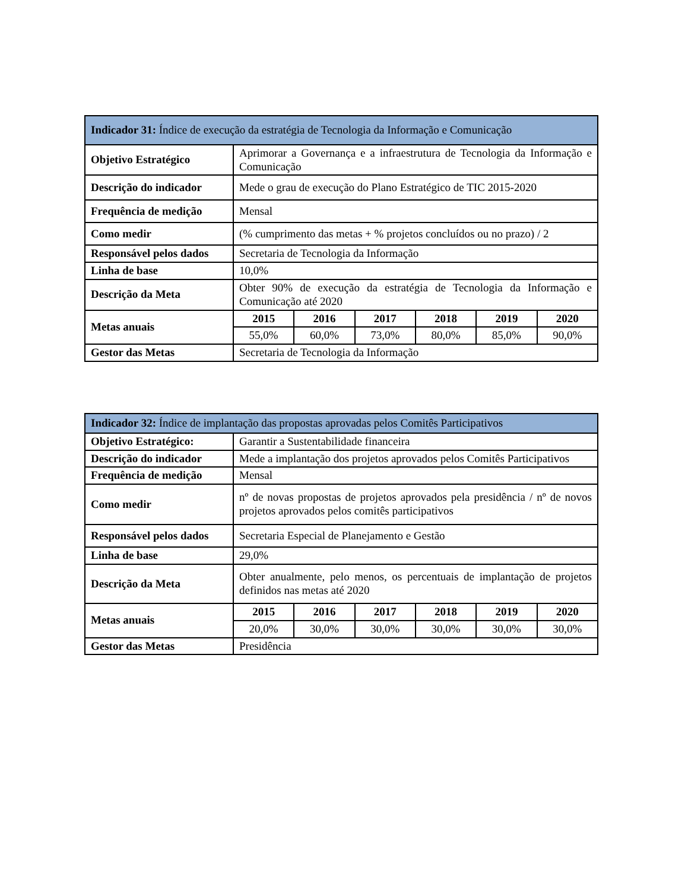| Indicador 31: Índice de execução da estratégia de Tecnologia da Informação e Comunicação | | | | | | |
| --- | --- | --- | --- | --- | --- | --- |
| Objetivo Estratégico | Aprimorar a Governança e a infraestrutura de Tecnologia da Informação e Comunicação | | | | | |
| Descrição do indicador | Mede o grau de execução do Plano Estratégico de TIC 2015-2020 | | | | | |
| Frequência de medição | Mensal | | | | | |
| Como medir | (% cumprimento das metas + % projetos concluídos ou no prazo) / 2 | | | | | |
| Responsável pelos dados | Secretaria de Tecnologia da Informação | | | | | |
| Linha de base | 10,0% | | | | | |
| Descrição da Meta | Obter 90% de execução da estratégia de Tecnologia da Informação e Comunicação até 2020 | | | | | |
| Metas anuais | 2015 | 2016 | 2017 | 2018 | 2019 | 2020 |
| | 55,0% | 60,0% | 73,0% | 80,0% | 85,0% | 90,0% |
| Gestor das Metas | Secretaria de Tecnologia da Informação | | | | | |
| Indicador 32: Índice de implantação das propostas aprovadas pelos Comitês Participativos | | | | | | |
| --- | --- | --- | --- | --- | --- | --- |
| Objetivo Estratégico: | Garantir a Sustentabilidade financeira | | | | | |
| Descrição do indicador | Mede a implantação dos projetos aprovados pelos Comitês Participativos | | | | | |
| Frequência de medição | Mensal | | | | | |
| Como medir | nº de novas propostas de projetos aprovados pela presidência / nº de novos projetos aprovados pelos comitês participativos | | | | | |
| Responsável pelos dados | Secretaria Especial de Planejamento e Gestão | | | | | |
| Linha de base | 29,0% | | | | | |
| Descrição da Meta | Obter anualmente, pelo menos, os percentuais de implantação de projetos definidos nas metas até 2020 | | | | | |
| Metas anuais | 2015 | 2016 | 2017 | 2018 | 2019 | 2020 |
| | 20,0% | 30,0% | 30,0% | 30,0% | 30,0% | 30,0% |
| Gestor das Metas | Presidência | | | | | |